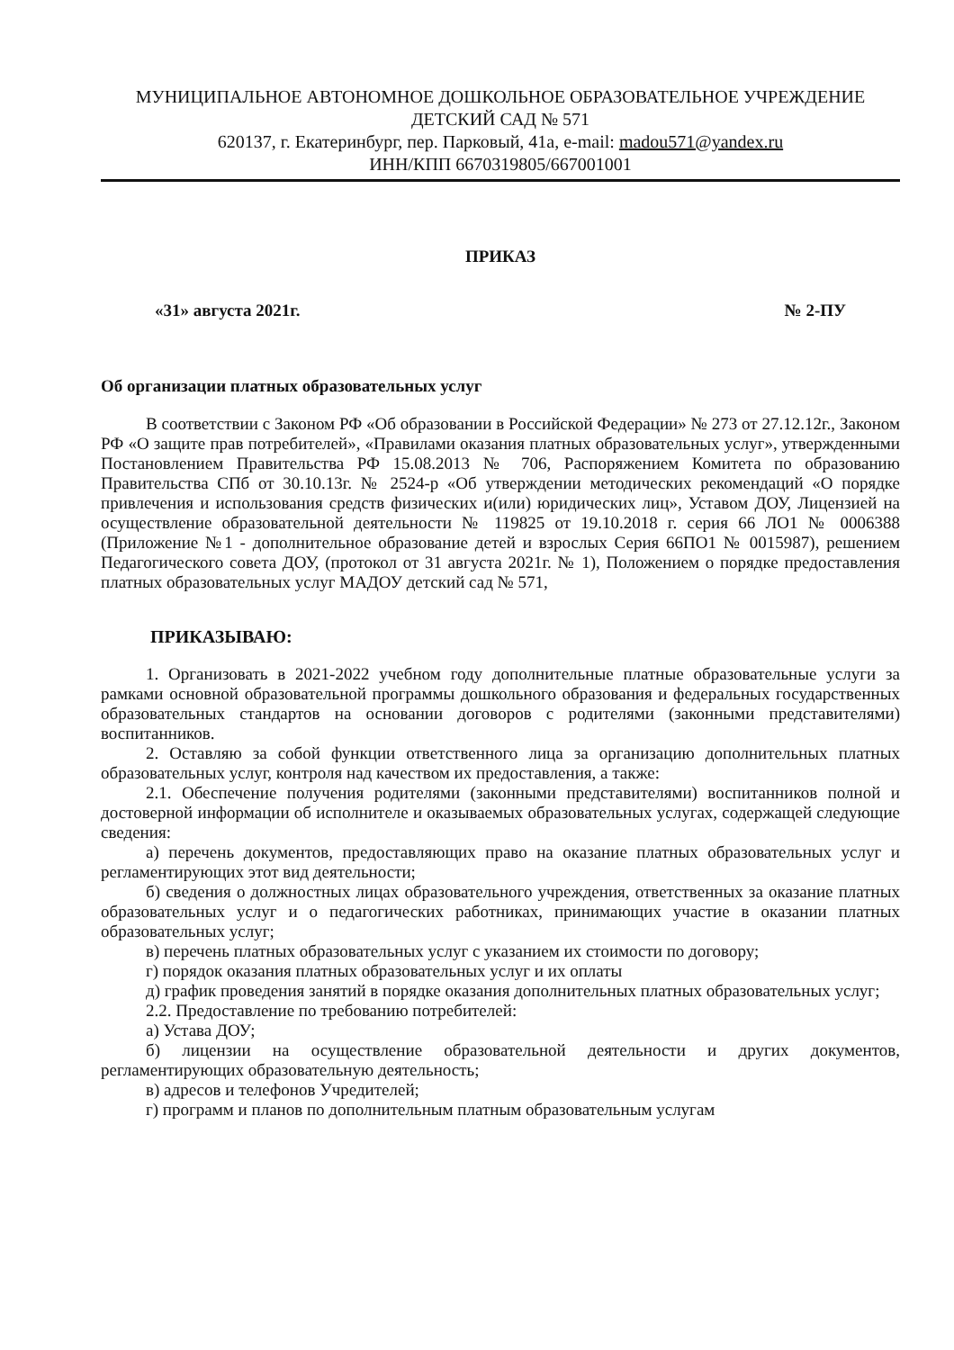МУНИЦИПАЛЬНОЕ АВТОНОМНОЕ ДОШКОЛЬНОЕ ОБРАЗОВАТЕЛЬНОЕ УЧРЕЖДЕНИЕ
ДЕТСКИЙ САД № 571
620137, г. Екатеринбург, пер. Парковый, 41а, e-mail: madou571@yandex.ru
ИНН/КПП 6670319805/667001001
ПРИКАЗ
«31» августа 2021г. № 2-ПУ
Об организации платных образовательных услуг
В соответствии с Законом РФ «Об образовании в Российской Федерации» № 273 от 27.12.12г., Законом РФ «О защите прав потребителей», «Правилами оказания платных образовательных услуг», утвержденными Постановлением Правительства РФ 15.08.2013 № 706, Распоряжением Комитета по образованию Правительства СПб от 30.10.13г. № 2524-р «Об утверждении методических рекомендаций «О порядке привлечения и использования средств физических и(или) юридических лиц», Уставом ДОУ, Лицензией на осуществление образовательной деятельности № 119825 от 19.10.2018 г. серия 66 ЛО1 № 0006388 (Приложение №1 - дополнительное образование детей и взрослых Серия 66ПО1 № 0015987), решением Педагогического совета ДОУ, (протокол от 31 августа 2021г. № 1), Положением о порядке предоставления платных образовательных услуг МАДОУ детский сад № 571,
ПРИКАЗЫВАЮ:
1. Организовать в 2021-2022 учебном году дополнительные платные образовательные услуги за рамками основной образовательной программы дошкольного образования и федеральных государственных образовательных стандартов на основании договоров с родителями (законными представителями) воспитанников.
2. Оставляю за собой функции ответственного лица за организацию дополнительных платных образовательных услуг, контроля над качеством их предоставления, а также:
2.1. Обеспечение получения родителями (законными представителями) воспитанников полной и достоверной информации об исполнителе и оказываемых образовательных услугах, содержащей следующие сведения:
а) перечень документов, предоставляющих право на оказание платных образовательных услуг и регламентирующих этот вид деятельности;
б) сведения о должностных лицах образовательного учреждения, ответственных за оказание платных образовательных услуг и о педагогических работниках, принимающих участие в оказании платных образовательных услуг;
в) перечень платных образовательных услуг с указанием их стоимости по договору;
г) порядок оказания платных образовательных услуг и их оплаты
д) график проведения занятий в порядке оказания дополнительных платных образовательных услуг;
2.2. Предоставление по требованию потребителей:
а) Устава ДОУ;
б) лицензии на осуществление образовательной деятельности и других документов, регламентирующих образовательную деятельность;
в) адресов и телефонов Учредителей;
г) программ и планов по дополнительным платным образовательным услугам